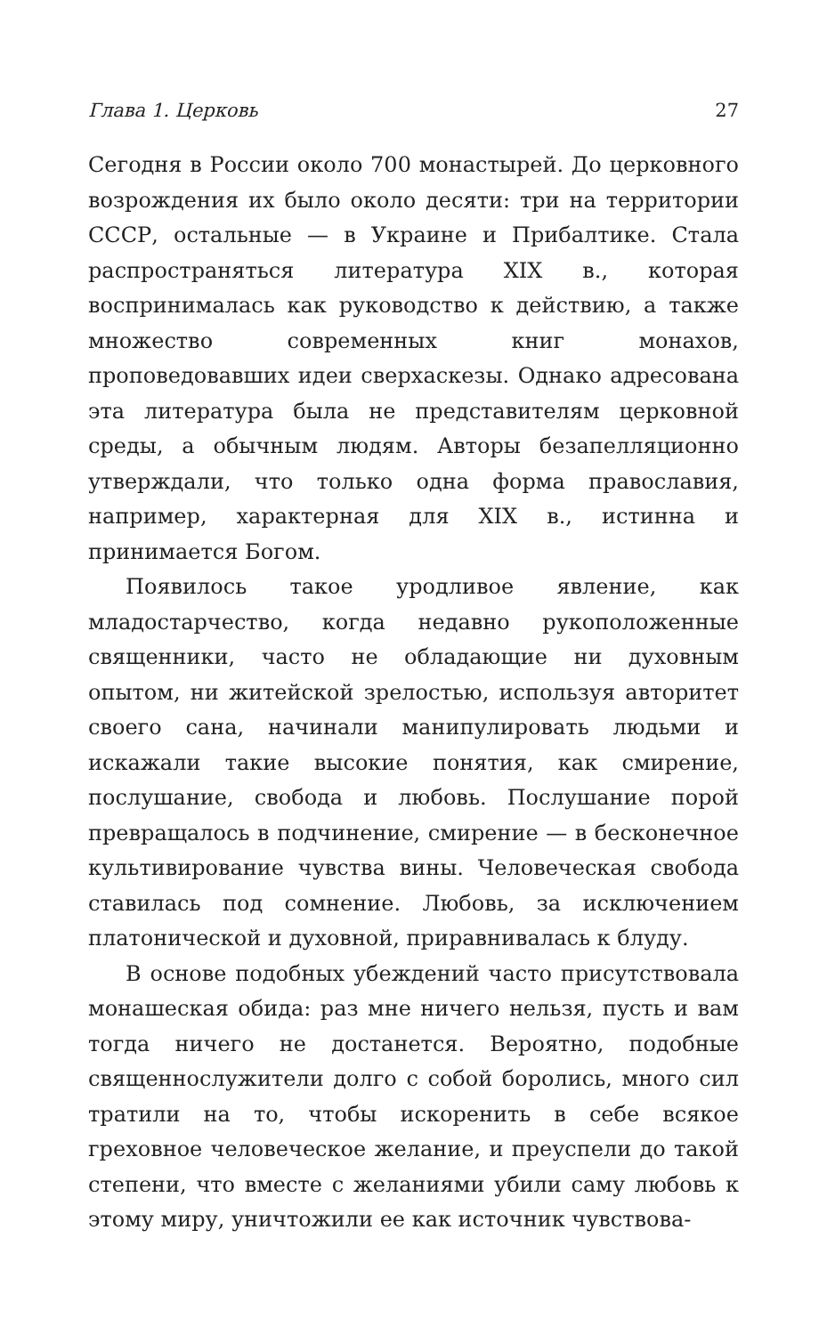Глава 1. Церковь 27
Сегодня в России около 700 монастырей. До церковного возрождения их было около десяти: три на территории СССР, остальные — в Украине и Прибалтике. Стала распространяться литература XIX в., которая воспринималась как руководство к действию, а также множество современных книг монахов, проповедовавших идеи сверхаскезы. Однако адресована эта литература была не представителям церковной среды, а обычным людям. Авторы безапелляционно утверждали, что только одна форма православия, например, характерная для XIX в., истинна и принимается Богом.
Появилось такое уродливое явление, как младостарчество, когда недавно рукоположенные священники, часто не обладающие ни духовным опытом, ни житейской зрелостью, используя авторитет своего сана, начинали манипулировать людьми и искажали такие высокие понятия, как смирение, послушание, свобода и любовь. Послушание порой превращалось в подчинение, смирение — в бесконечное культивирование чувства вины. Человеческая свобода ставилась под сомнение. Любовь, за исключением платонической и духовной, приравнивалась к блуду.
В основе подобных убеждений часто присутствовала монашеская обида: раз мне ничего нельзя, пусть и вам тогда ничего не достанется. Вероятно, подобные священнослужители долго с собой боролись, много сил тратили на то, чтобы искоренить в себе всякое греховное человеческое желание, и преуспели до такой степени, что вместе с желаниями убили саму любовь к этому миру, уничтожили ее как источник чувствова-